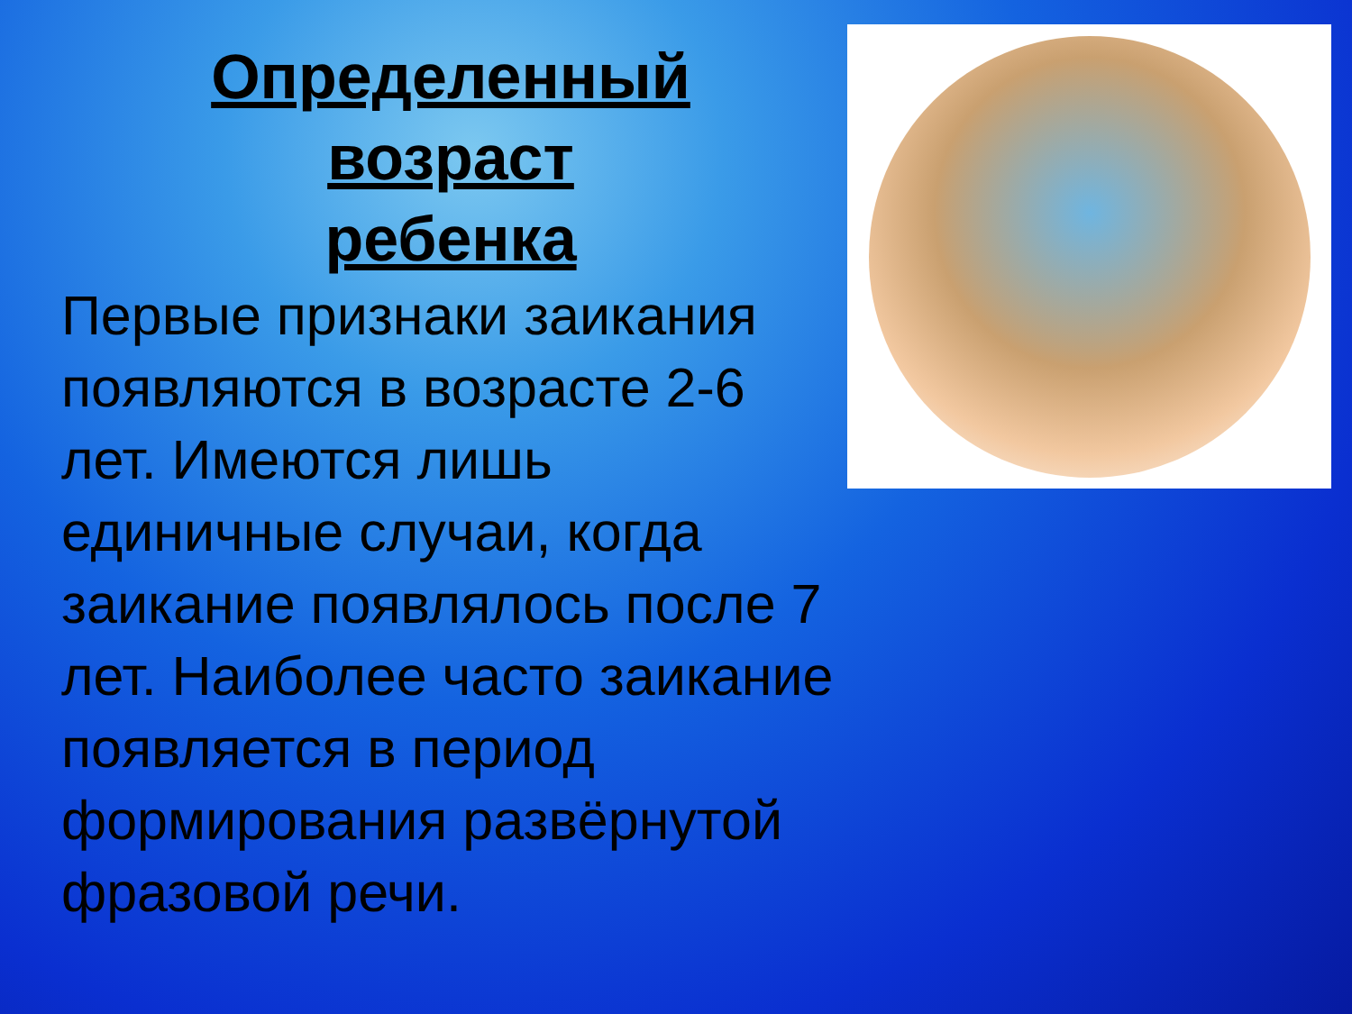Определенный
возраст
ребенка
Первые признаки заикания появляются в возрасте 2-6 лет. Имеются лишь единичные случаи, когда заикание появлялось после 7 лет. Наиболее часто заикание появляется в период формирования развёрнутой фразовой речи.